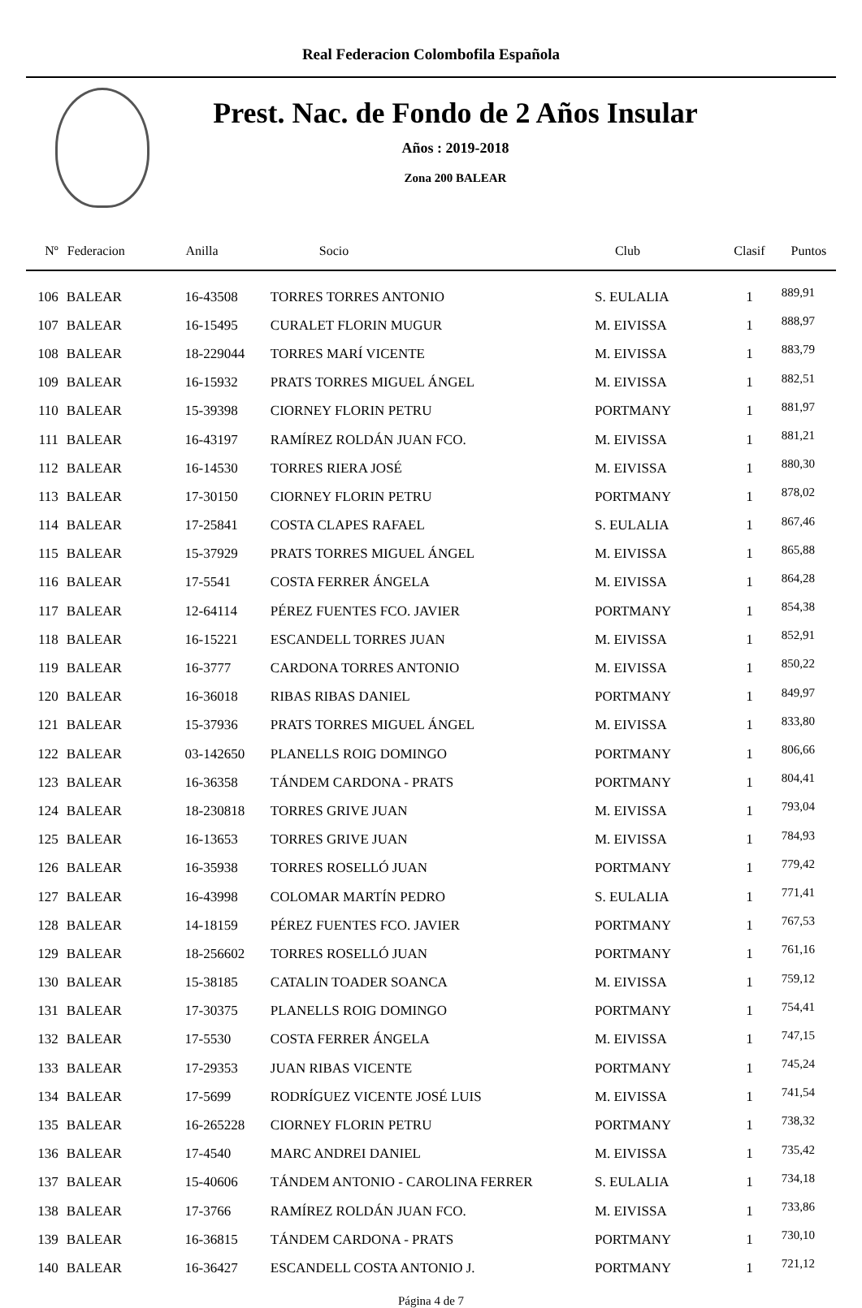Real Federacion Colombofila Española
Prest. Nac. de Fondo de 2 Años Insular
Años : 2019-2018
Zona 200 BALEAR
| Nº | Federacion | Anilla | Socio | Club | Clasif | Puntos |
| --- | --- | --- | --- | --- | --- | --- |
| 106 | BALEAR | 16-43508 | TORRES TORRES ANTONIO | S. EULALIA | 1 | 889,91 |
| 107 | BALEAR | 16-15495 | CURALET FLORIN MUGUR | M. EIVISSA | 1 | 888,97 |
| 108 | BALEAR | 18-229044 | TORRES MARÍ VICENTE | M. EIVISSA | 1 | 883,79 |
| 109 | BALEAR | 16-15932 | PRATS TORRES MIGUEL ÁNGEL | M. EIVISSA | 1 | 882,51 |
| 110 | BALEAR | 15-39398 | CIORNEY FLORIN PETRU | PORTMANY | 1 | 881,97 |
| 111 | BALEAR | 16-43197 | RAMÍREZ ROLDÁN JUAN FCO. | M. EIVISSA | 1 | 881,21 |
| 112 | BALEAR | 16-14530 | TORRES RIERA JOSÉ | M. EIVISSA | 1 | 880,30 |
| 113 | BALEAR | 17-30150 | CIORNEY FLORIN PETRU | PORTMANY | 1 | 878,02 |
| 114 | BALEAR | 17-25841 | COSTA CLAPES RAFAEL | S. EULALIA | 1 | 867,46 |
| 115 | BALEAR | 15-37929 | PRATS TORRES MIGUEL ÁNGEL | M. EIVISSA | 1 | 865,88 |
| 116 | BALEAR | 17-5541 | COSTA FERRER ÁNGELA | M. EIVISSA | 1 | 864,28 |
| 117 | BALEAR | 12-64114 | PÉREZ FUENTES FCO. JAVIER | PORTMANY | 1 | 854,38 |
| 118 | BALEAR | 16-15221 | ESCANDELL TORRES JUAN | M. EIVISSA | 1 | 852,91 |
| 119 | BALEAR | 16-3777 | CARDONA TORRES ANTONIO | M. EIVISSA | 1 | 850,22 |
| 120 | BALEAR | 16-36018 | RIBAS RIBAS DANIEL | PORTMANY | 1 | 849,97 |
| 121 | BALEAR | 15-37936 | PRATS TORRES MIGUEL ÁNGEL | M. EIVISSA | 1 | 833,80 |
| 122 | BALEAR | 03-142650 | PLANELLS ROIG DOMINGO | PORTMANY | 1 | 806,66 |
| 123 | BALEAR | 16-36358 | TÁNDEM CARDONA - PRATS | PORTMANY | 1 | 804,41 |
| 124 | BALEAR | 18-230818 | TORRES GRIVE JUAN | M. EIVISSA | 1 | 793,04 |
| 125 | BALEAR | 16-13653 | TORRES GRIVE JUAN | M. EIVISSA | 1 | 784,93 |
| 126 | BALEAR | 16-35938 | TORRES ROSELLÓ JUAN | PORTMANY | 1 | 779,42 |
| 127 | BALEAR | 16-43998 | COLOMAR MARTÍN PEDRO | S. EULALIA | 1 | 771,41 |
| 128 | BALEAR | 14-18159 | PÉREZ FUENTES FCO. JAVIER | PORTMANY | 1 | 767,53 |
| 129 | BALEAR | 18-256602 | TORRES ROSELLÓ JUAN | PORTMANY | 1 | 761,16 |
| 130 | BALEAR | 15-38185 | CATALIN TOADER SOANCA | M. EIVISSA | 1 | 759,12 |
| 131 | BALEAR | 17-30375 | PLANELLS ROIG DOMINGO | PORTMANY | 1 | 754,41 |
| 132 | BALEAR | 17-5530 | COSTA FERRER ÁNGELA | M. EIVISSA | 1 | 747,15 |
| 133 | BALEAR | 17-29353 | JUAN RIBAS VICENTE | PORTMANY | 1 | 745,24 |
| 134 | BALEAR | 17-5699 | RODRÍGUEZ VICENTE JOSÉ LUIS | M. EIVISSA | 1 | 741,54 |
| 135 | BALEAR | 16-265228 | CIORNEY FLORIN PETRU | PORTMANY | 1 | 738,32 |
| 136 | BALEAR | 17-4540 | MARC ANDREI DANIEL | M. EIVISSA | 1 | 735,42 |
| 137 | BALEAR | 15-40606 | TÁNDEM ANTONIO - CAROLINA FERRER | S. EULALIA | 1 | 734,18 |
| 138 | BALEAR | 17-3766 | RAMÍREZ ROLDÁN JUAN FCO. | M. EIVISSA | 1 | 733,86 |
| 139 | BALEAR | 16-36815 | TÁNDEM CARDONA - PRATS | PORTMANY | 1 | 730,10 |
| 140 | BALEAR | 16-36427 | ESCANDELL COSTA ANTONIO J. | PORTMANY | 1 | 721,12 |
Página 4 de 7